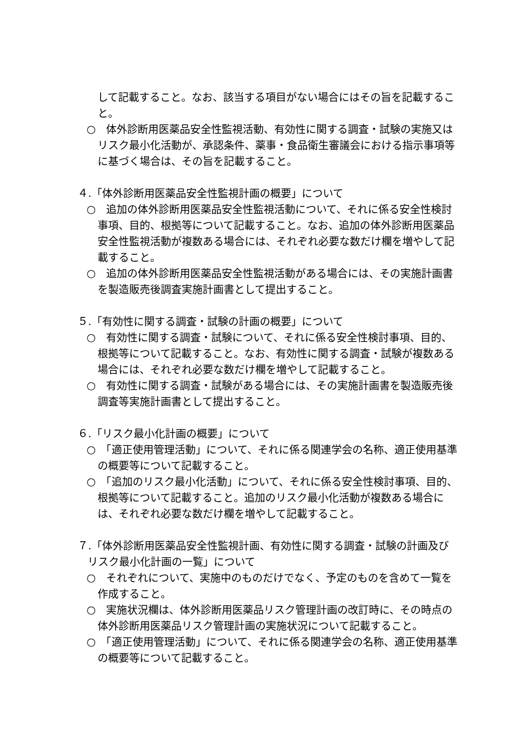して記載すること。なお、該当する項目がない場合にはその旨を記載すること。
○　体外診断用医薬品安全性監視活動、有効性に関する調査・試験の実施又はリスク最小化活動が、承認条件、薬事・食品衛生審議会における指示事項等に基づく場合は、その旨を記載すること。
４.「体外診断用医薬品安全性監視計画の概要」について
○　追加の体外診断用医薬品安全性監視活動について、それに係る安全性検討事項、目的、根拠等について記載すること。なお、追加の体外診断用医薬品安全性監視活動が複数ある場合には、それぞれ必要な数だけ欄を増やして記載すること。
○　追加の体外診断用医薬品安全性監視活動がある場合には、その実施計画書を製造販売後調査実施計画書として提出すること。
５.「有効性に関する調査・試験の計画の概要」について
○　有効性に関する調査・試験について、それに係る安全性検討事項、目的、根拠等について記載すること。なお、有効性に関する調査・試験が複数ある場合には、それぞれ必要な数だけ欄を増やして記載すること。
○　有効性に関する調査・試験がある場合には、その実施計画書を製造販売後調査等実施計画書として提出すること。
６.「リスク最小化計画の概要」について
○　「適正使用管理活動」について、それに係る関連学会の名称、適正使用基準の概要等について記載すること。
○　「追加のリスク最小化活動」について、それに係る安全性検討事項、目的、根拠等について記載すること。追加のリスク最小化活動が複数ある場合には、それぞれ必要な数だけ欄を増やして記載すること。
７.「体外診断用医薬品安全性監視計画、有効性に関する調査・試験の計画及びリスク最小化計画の一覧」について
○　それぞれについて、実施中のものだけでなく、予定のものを含めて一覧を作成すること。
○　実施状況欄は、体外診断用医薬品リスク管理計画の改訂時に、その時点の体外診断用医薬品リスク管理計画の実施状況について記載すること。
○　「適正使用管理活動」について、それに係る関連学会の名称、適正使用基準の概要等について記載すること。